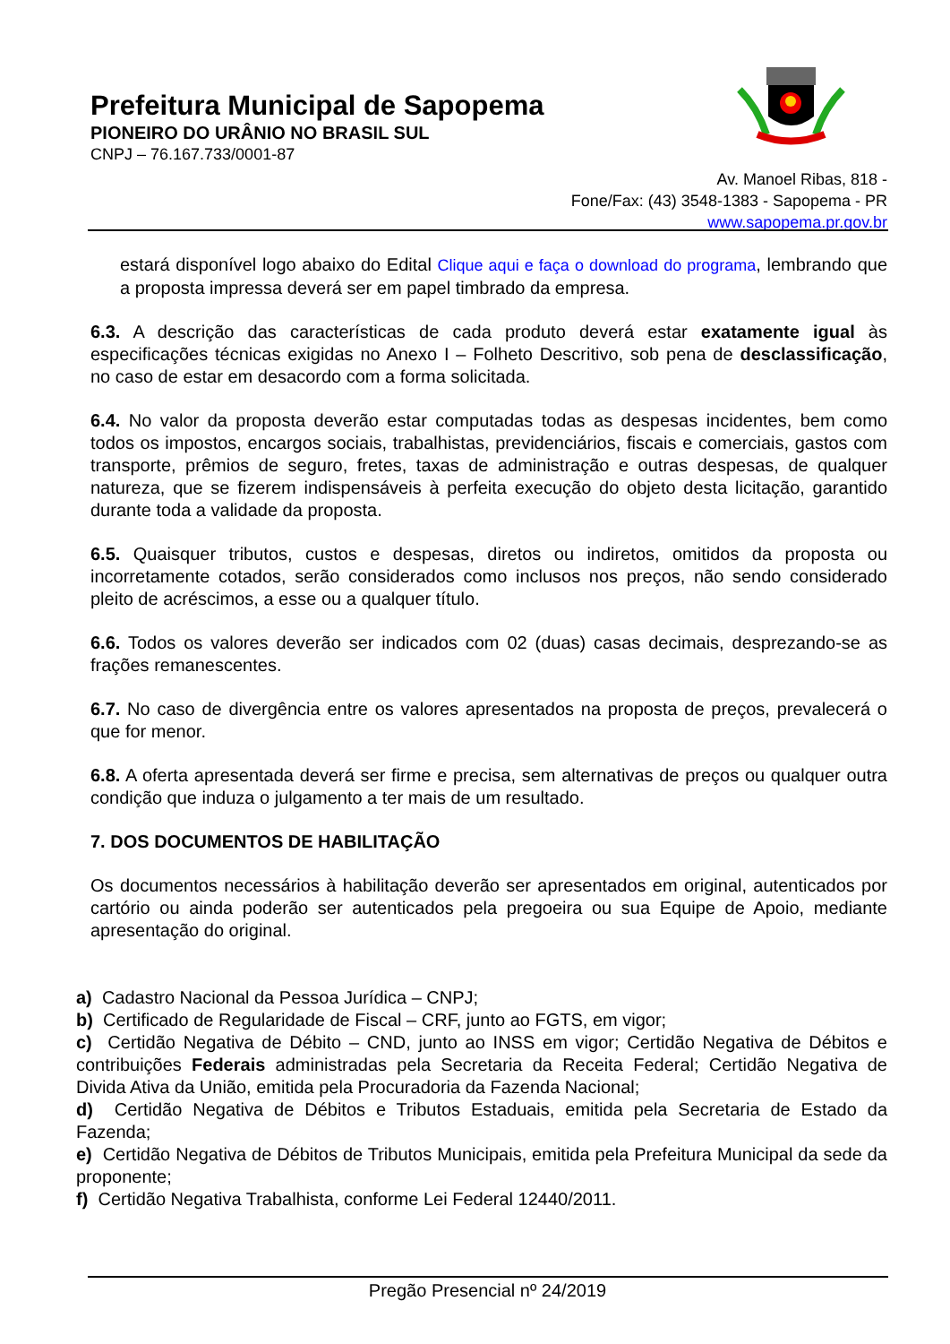Prefeitura Municipal de Sapopema
PIONEIRO DO URÂNIO NO BRASIL SUL
CNPJ – 76.167.733/0001-87
Av. Manoel Ribas, 818 -
Fone/Fax: (43) 3548-1383 - Sapopema - PR
www.sapopema.pr.gov.br
estará disponível logo abaixo do Edital Clique aqui e faça o download do programa, lembrando que a proposta impressa deverá ser em papel timbrado da empresa.
6.3. A descrição das características de cada produto deverá estar exatamente igual às especificações técnicas exigidas no Anexo I – Folheto Descritivo, sob pena de desclassificação, no caso de estar em desacordo com a forma solicitada.
6.4. No valor da proposta deverão estar computadas todas as despesas incidentes, bem como todos os impostos, encargos sociais, trabalhistas, previdenciários, fiscais e comerciais, gastos com transporte, prêmios de seguro, fretes, taxas de administração e outras despesas, de qualquer natureza, que se fizerem indispensáveis à perfeita execução do objeto desta licitação, garantido durante toda a validade da proposta.
6.5. Quaisquer tributos, custos e despesas, diretos ou indiretos, omitidos da proposta ou incorretamente cotados, serão considerados como inclusos nos preços, não sendo considerado pleito de acréscimos, a esse ou a qualquer título.
6.6. Todos os valores deverão ser indicados com 02 (duas) casas decimais, desprezando-se as frações remanescentes.
6.7. No caso de divergência entre os valores apresentados na proposta de preços, prevalecerá o que for menor.
6.8. A oferta apresentada deverá ser firme e precisa, sem alternativas de preços ou qualquer outra condição que induza o julgamento a ter mais de um resultado.
7. DOS DOCUMENTOS DE HABILITAÇÃO
Os documentos necessários à habilitação deverão ser apresentados em original, autenticados por cartório ou ainda poderão ser autenticados pela pregoeira ou sua Equipe de Apoio, mediante apresentação do original.
a) Cadastro Nacional da Pessoa Jurídica – CNPJ;
b) Certificado de Regularidade de Fiscal – CRF, junto ao FGTS, em vigor;
c) Certidão Negativa de Débito – CND, junto ao INSS em vigor; Certidão Negativa de Débitos e contribuições Federais administradas pela Secretaria da Receita Federal; Certidão Negativa de Divida Ativa da União, emitida pela Procuradoria da Fazenda Nacional;
d) Certidão Negativa de Débitos e Tributos Estaduais, emitida pela Secretaria de Estado da Fazenda;
e) Certidão Negativa de Débitos de Tributos Municipais, emitida pela Prefeitura Municipal da sede da proponente;
f) Certidão Negativa Trabalhista, conforme Lei Federal 12440/2011.
Pregão Presencial nº 24/2019